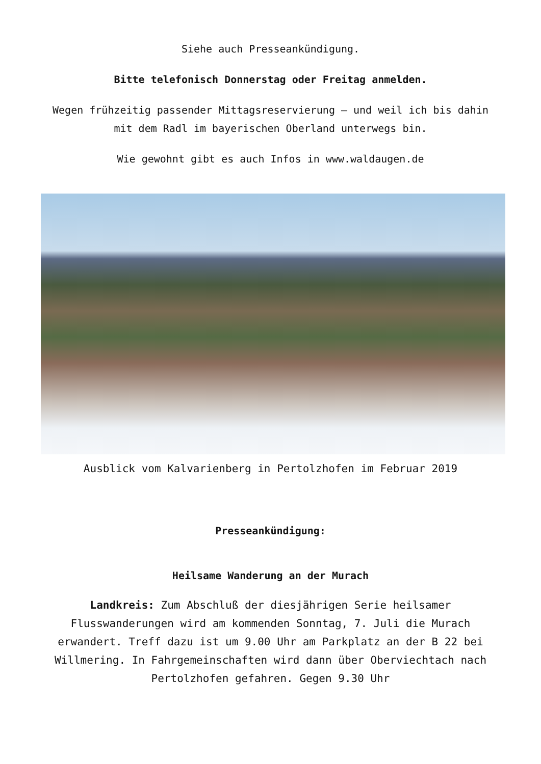Siehe auch Presseankündigung.
Bitte telefonisch Donnerstag oder Freitag anmelden.
Wegen frühzeitig passender Mittagsreservierung – und weil ich bis dahin mit dem Radl im bayerischen Oberland unterwegs bin.
Wie gewohnt gibt es auch Infos in www.waldaugen.de
Ausblick vom Kalvarienberg in Pertolzhofen im Februar 2019
Presseankündigung:
Heilsame Wanderung an der Murach
Landkreis: Zum Abschluß der diesjährigen Serie heilsamer Flusswanderungen wird am kommenden Sonntag, 7. Juli die Murach erwandert. Treff dazu ist um 9.00 Uhr am Parkplatz an der B 22 bei Willmering. In Fahrgemeinschaften wird dann über Oberviechtach nach Pertolzhofen gefahren. Gegen 9.30 Uhr